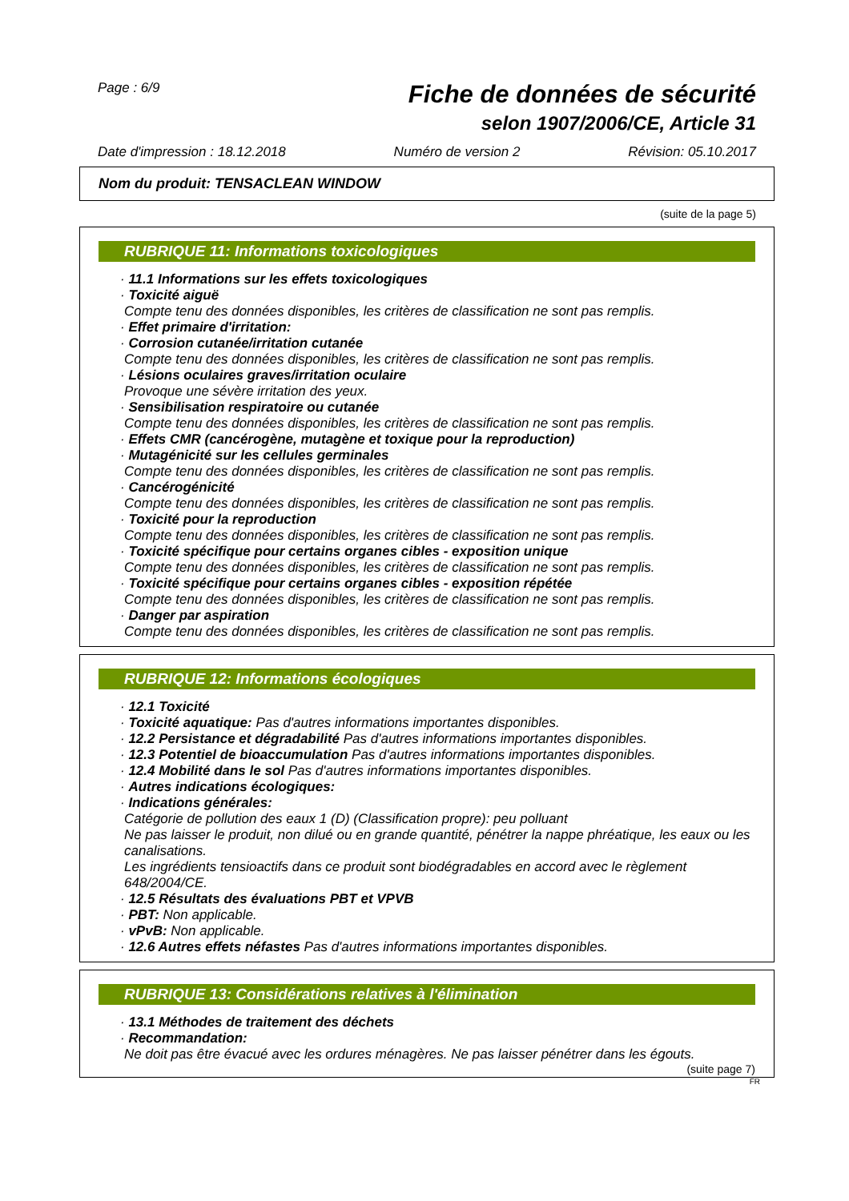Page : 6/9
Fiche de données de sécurité
selon 1907/2006/CE, Article 31
Date d'impression : 18.12.2018 Numéro de version 2 Révision: 05.10.2017
Nom du produit: TENSACLEAN WINDOW
(suite de la page 5)
RUBRIQUE 11: Informations toxicologiques
· 11.1 Informations sur les effets toxicologiques
· Toxicité aiguë
Compte tenu des données disponibles, les critères de classification ne sont pas remplis.
· Effet primaire d'irritation:
· Corrosion cutanée/irritation cutanée
Compte tenu des données disponibles, les critères de classification ne sont pas remplis.
· Lésions oculaires graves/irritation oculaire
Provoque une sévère irritation des yeux.
· Sensibilisation respiratoire ou cutanée
Compte tenu des données disponibles, les critères de classification ne sont pas remplis.
· Effets CMR (cancérogène, mutagène et toxique pour la reproduction)
· Mutagénicité sur les cellules germinales
Compte tenu des données disponibles, les critères de classification ne sont pas remplis.
· Cancérogénicité
Compte tenu des données disponibles, les critères de classification ne sont pas remplis.
· Toxicité pour la reproduction
Compte tenu des données disponibles, les critères de classification ne sont pas remplis.
· Toxicité spécifique pour certains organes cibles - exposition unique
Compte tenu des données disponibles, les critères de classification ne sont pas remplis.
· Toxicité spécifique pour certains organes cibles - exposition répétée
Compte tenu des données disponibles, les critères de classification ne sont pas remplis.
· Danger par aspiration
Compte tenu des données disponibles, les critères de classification ne sont pas remplis.
RUBRIQUE 12: Informations écologiques
· 12.1 Toxicité
· Toxicité aquatique: Pas d'autres informations importantes disponibles.
· 12.2 Persistance et dégradabilité Pas d'autres informations importantes disponibles.
· 12.3 Potentiel de bioaccumulation Pas d'autres informations importantes disponibles.
· 12.4 Mobilité dans le sol Pas d'autres informations importantes disponibles.
· Autres indications écologiques:
· Indications générales:
Catégorie de pollution des eaux 1 (D) (Classification propre): peu polluant
Ne pas laisser le produit, non dilué ou en grande quantité, pénétrer la nappe phréatique, les eaux ou les canalisations.
Les ingrédients tensioactifs dans ce produit sont biodégradables en accord avec le règlement 648/2004/CE.
· 12.5 Résultats des évaluations PBT et VPVB
· PBT: Non applicable.
· vPvB: Non applicable.
· 12.6 Autres effets néfastes Pas d'autres informations importantes disponibles.
RUBRIQUE 13: Considérations relatives à l'élimination
· 13.1 Méthodes de traitement des déchets
· Recommandation:
Ne doit pas être évacué avec les ordures ménagères. Ne pas laisser pénétrer dans les égouts.
(suite page 7)
FR